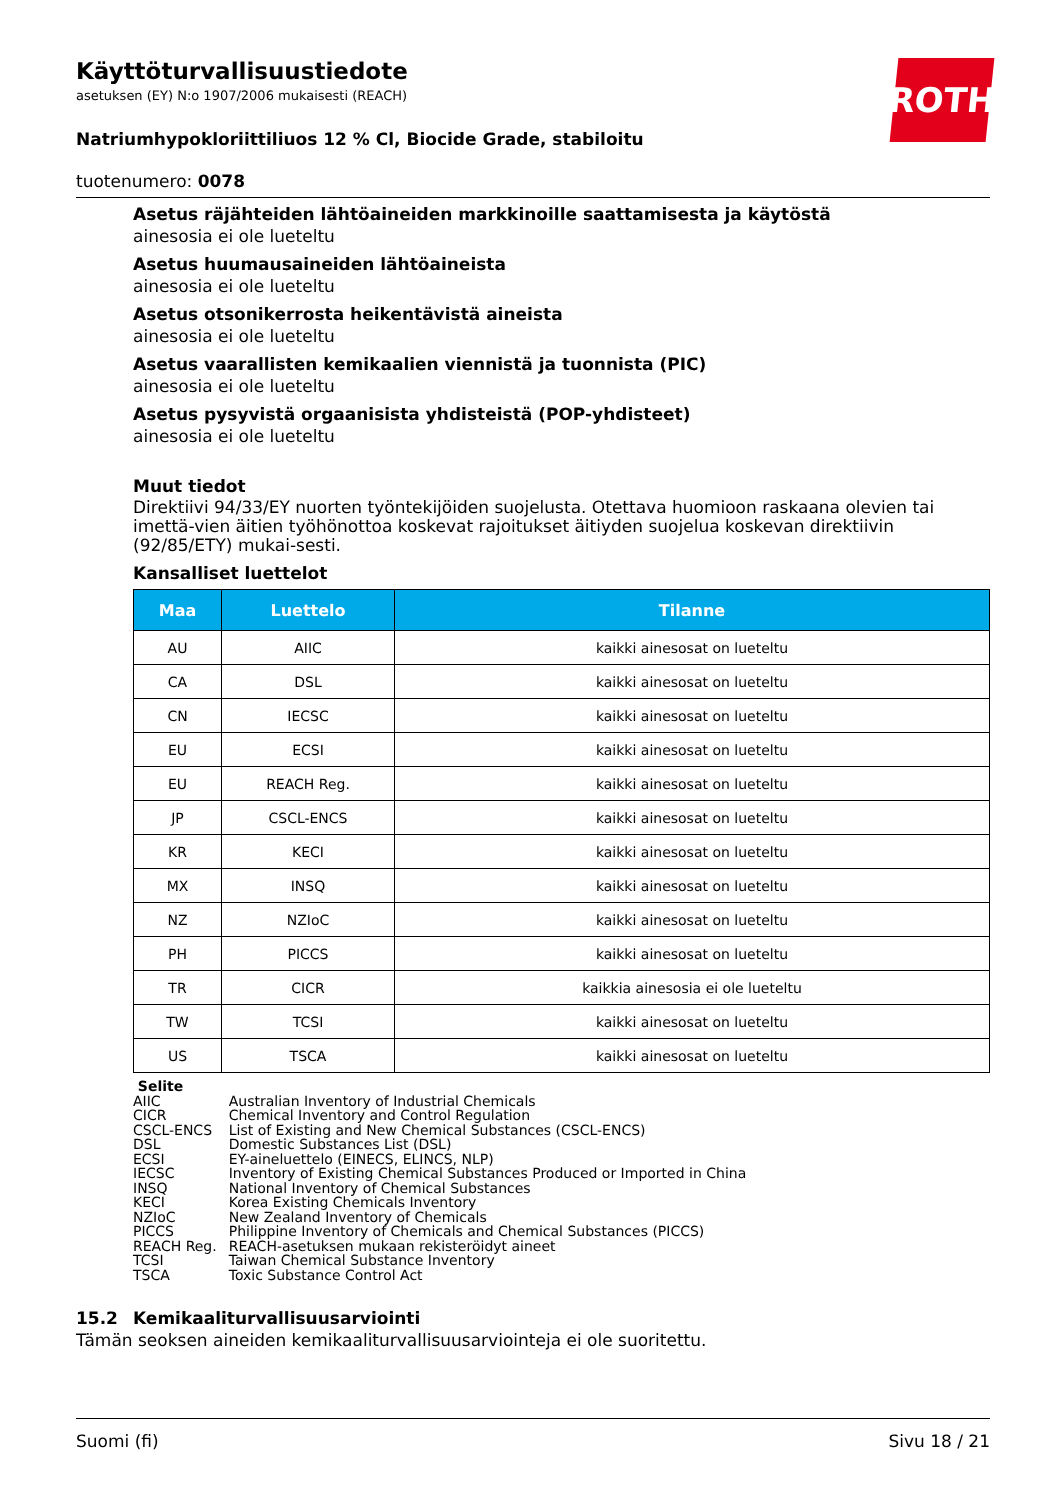ROTH
Käyttöturvallisuustiedote
asetuksen (EY) N:o 1907/2006 mukaisesti (REACH)
Natriumhypokloriittiliuos 12 % Cl, Biocide Grade, stabiloitu
tuotenumero: 0078
Asetus räjähteiden lähtöaineiden markkinoille saattamisesta ja käytöstä
ainesosia ei ole lueteltu
Asetus huumausaineiden lähtöaineista
ainesosia ei ole lueteltu
Asetus otsonikerrosta heikentävistä aineista
ainesosia ei ole lueteltu
Asetus vaarallisten kemikaalien viennistä ja tuonnista (PIC)
ainesosia ei ole lueteltu
Asetus pysyvistä orgaanisista yhdisteistä (POP-yhdisteet)
ainesosia ei ole lueteltu
Muut tiedot
Direktiivi 94/33/EY nuorten työntekijöiden suojelusta. Otettava huomioon raskaana olevien tai imettä-vien äitien työhönottoa koskevat rajoitukset äitiyden suojelua koskevan direktiivin (92/85/ETY) mukai-sesti.
Kansalliset luettelot
| Maa | Luettelo | Tilanne |
| --- | --- | --- |
| AU | AIIC | kaikki ainesosat on lueteltu |
| CA | DSL | kaikki ainesosat on lueteltu |
| CN | IECSC | kaikki ainesosat on lueteltu |
| EU | ECSI | kaikki ainesosat on lueteltu |
| EU | REACH Reg. | kaikki ainesosat on lueteltu |
| JP | CSCL-ENCS | kaikki ainesosat on lueteltu |
| KR | KECI | kaikki ainesosat on lueteltu |
| MX | INSQ | kaikki ainesosat on lueteltu |
| NZ | NZIoC | kaikki ainesosat on lueteltu |
| PH | PICCS | kaikki ainesosat on lueteltu |
| TR | CICR | kaikkia ainesosia ei ole lueteltu |
| TW | TCSI | kaikki ainesosat on lueteltu |
| US | TSCA | kaikki ainesosat on lueteltu |
Selite
| AIIC | Australian Inventory of Industrial Chemicals |
| CICR | Chemical Inventory and Control Regulation |
| CSCL-ENCS | List of Existing and New Chemical Substances (CSCL-ENCS) |
| DSL | Domestic Substances List (DSL) |
| ECSI | EY-aineluettelo (EINECS, ELINCS, NLP) |
| IECSC | Inventory of Existing Chemical Substances Produced or Imported in China |
| INSQ | National Inventory of Chemical Substances |
| KECI | Korea Existing Chemicals Inventory |
| NZIoC | New Zealand Inventory of Chemicals |
| PICCS | Philippine Inventory of Chemicals and Chemical Substances (PICCS) |
| REACH Reg. | REACH-asetuksen mukaan rekisteröidyt aineet |
| TCSI | Taiwan Chemical Substance Inventory |
| TSCA | Toxic Substance Control Act |
15.2 Kemikaaliturvallisuusarviointi
Tämän seoksen aineiden kemikaaliturvallisuusarviointeja ei ole suoritettu.
Suomi (fi) Sivu 18 / 21